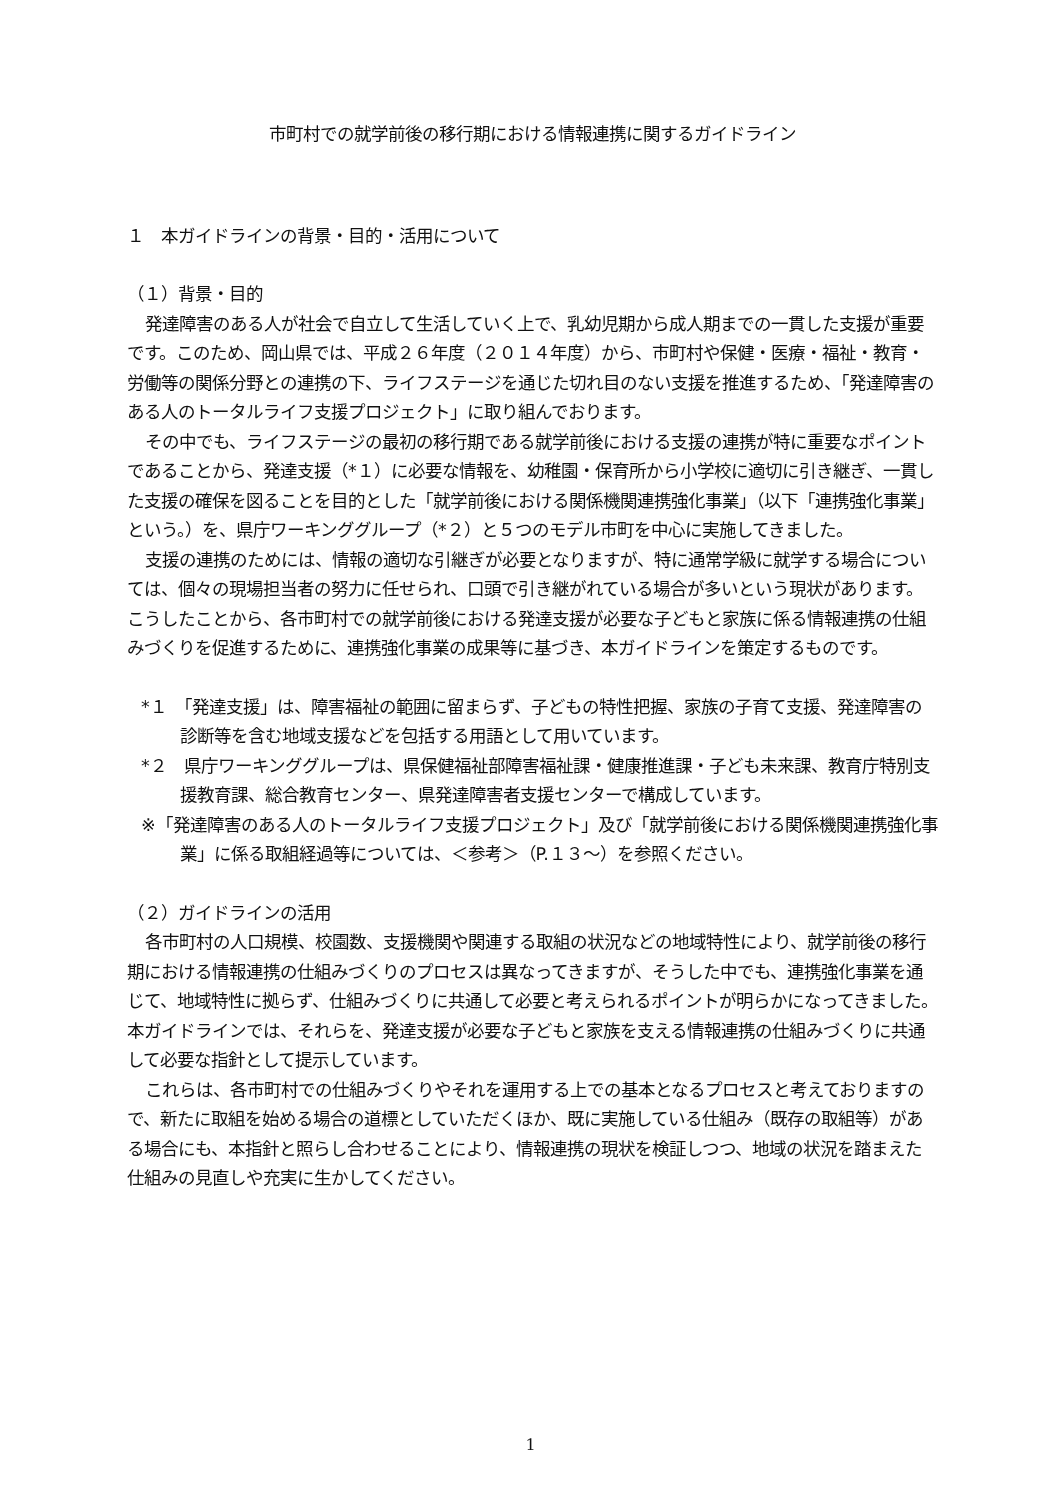市町村での就学前後の移行期における情報連携に関するガイドライン
１　本ガイドラインの背景・目的・活用について
（１）背景・目的
発達障害のある人が社会で自立して生活していく上で、乳幼児期から成人期までの一貫した支援が重要です。このため、岡山県では、平成２６年度（２０１４年度）から、市町村や保健・医療・福祉・教育・労働等の関係分野との連携の下、ライフステージを通じた切れ目のない支援を推進するため、「発達障害のある人のトータルライフ支援プロジェクト」に取り組んでおります。
その中でも、ライフステージの最初の移行期である就学前後における支援の連携が特に重要なポイントであることから、発達支援（*１）に必要な情報を、幼稚園・保育所から小学校に適切に引き継ぎ、一貫した支援の確保を図ることを目的とした「就学前後における関係機関連携強化事業」（以下「連携強化事業」という。）を、県庁ワーキンググループ（*２）と５つのモデル市町を中心に実施してきました。
支援の連携のためには、情報の適切な引継ぎが必要となりますが、特に通常学級に就学する場合については、個々の現場担当者の努力に任せられ、口頭で引き継がれている場合が多いという現状があります。こうしたことから、各市町村での就学前後における発達支援が必要な子どもと家族に係る情報連携の仕組みづくりを促進するために、連携強化事業の成果等に基づき、本ガイドラインを策定するものです。
*１　「発達支援」は、障害福祉の範囲に留まらず、子どもの特性把握、家族の子育て支援、発達障害の診断等を含む地域支援などを包括する用語として用いています。
*２　県庁ワーキンググループは、県保健福祉部障害福祉課・健康推進課・子ども未来課、教育庁特別支援教育課、総合教育センター、県発達障害者支援センターで構成しています。
※「発達障害のある人のトータルライフ支援プロジェクト」及び「就学前後における関係機関連携強化事業」に係る取組経過等については、＜参考＞（P.１３～）を参照ください。
（２）ガイドラインの活用
各市町村の人口規模、校園数、支援機関や関連する取組の状況などの地域特性により、就学前後の移行期における情報連携の仕組みづくりのプロセスは異なってきますが、そうした中でも、連携強化事業を通じて、地域特性に拠らず、仕組みづくりに共通して必要と考えられるポイントが明らかになってきました。本ガイドラインでは、それらを、発達支援が必要な子どもと家族を支える情報連携の仕組みづくりに共通して必要な指針として提示しています。
これらは、各市町村での仕組みづくりやそれを運用する上での基本となるプロセスと考えておりますので、新たに取組を始める場合の道標としていただくほか、既に実施している仕組み（既存の取組等）がある場合にも、本指針と照らし合わせることにより、情報連携の現状を検証しつつ、地域の状況を踏まえた仕組みの見直しや充実に生かしてください。
1